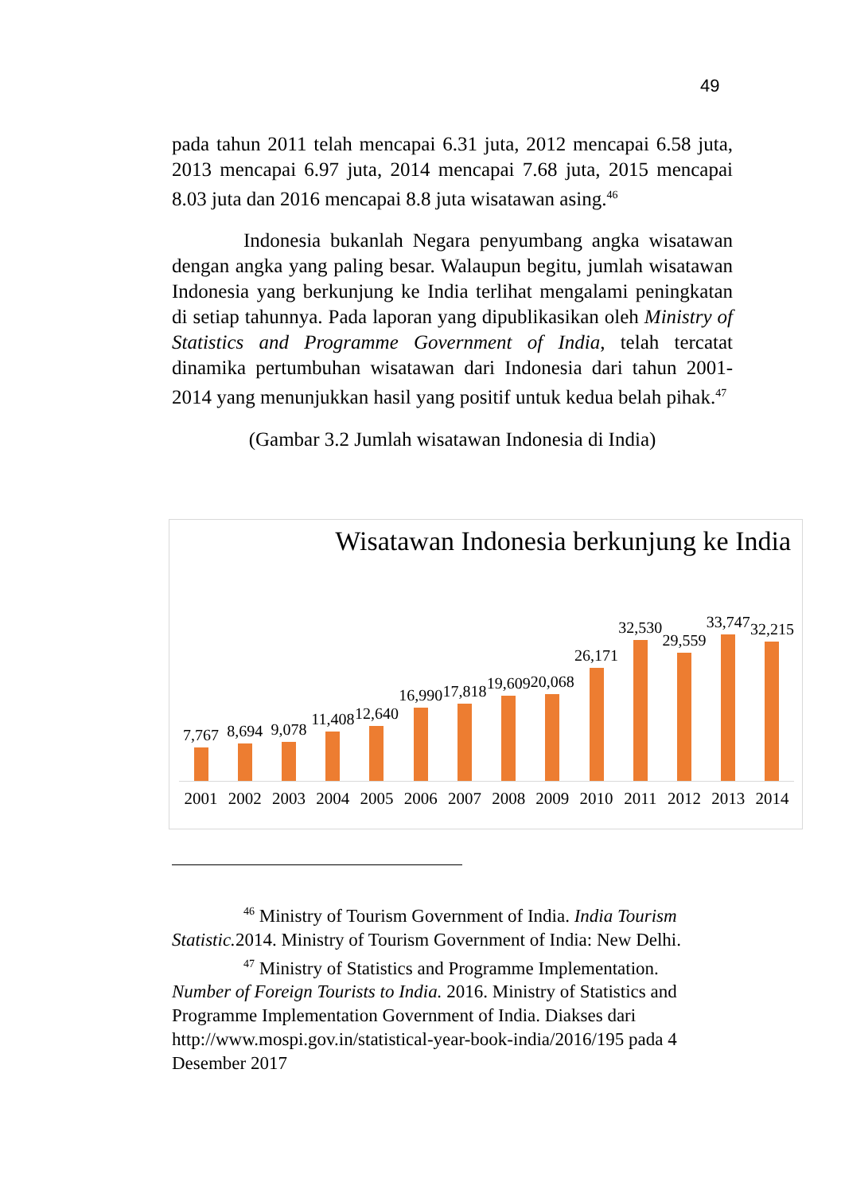49
pada tahun 2011 telah mencapai 6.31 juta, 2012 mencapai 6.58 juta, 2013 mencapai 6.97 juta, 2014 mencapai 7.68 juta, 2015 mencapai 8.03 juta dan 2016 mencapai 8.8 juta wisatawan asing.<sup>46</sup>
Indonesia bukanlah Negara penyumbang angka wisatawan dengan angka yang paling besar. Walaupun begitu, jumlah wisatawan Indonesia yang berkunjung ke India terlihat mengalami peningkatan di setiap tahunnya. Pada laporan yang dipublikasikan oleh Ministry of Statistics and Programme Government of India, telah tercatat dinamika pertumbuhan wisatawan dari Indonesia dari tahun 2001-2014 yang menunjukkan hasil yang positif untuk kedua belah pihak.<sup>47</sup>
(Gambar 3.2 Jumlah wisatawan Indonesia di India)
Wisatawan Indonesia berkunjung ke India
7,767 8,694 9,078 11,408 12,640 16,990 17,818 19,609 20,068 26,171 32,530 29,559 33,747 32,215
2001 2002 2003 2004 2005 2006 2007 2008 2009 2010 2011 2012 2013 2014
<sup>46</sup> Ministry of Tourism Government of India. India Tourism
Statistic. 2014. Ministry of Tourism Government of India: New Delhi.
<sup>47</sup> Ministry of Statistics and Programme Implementation.
Number of Foreign Tourists to India. 2016. Ministry of Statistics and Programme Implementation Government of India. Diakses dari http://www.mospi.gov.in/statistical-year-book-india/2016/195 pada 4 Desember 2017